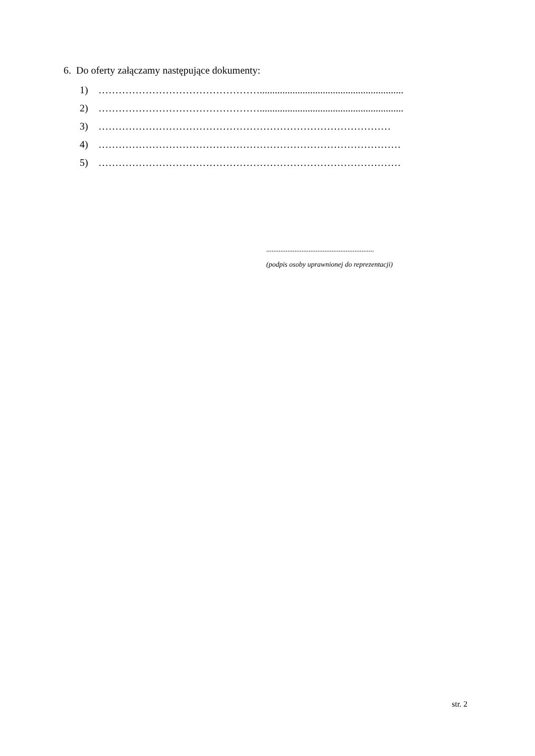6. Do oferty załączamy następujące dokumenty:
1) ………………………………………….........................................................
2) ………………………………………….........................................................
3) ……………………………………………………………………………
4) ………………………………………………………………………………
5) ………………………………………………………………………………
.............................................................
(podpis osoby uprawnionej do reprezentacji)
str. 2